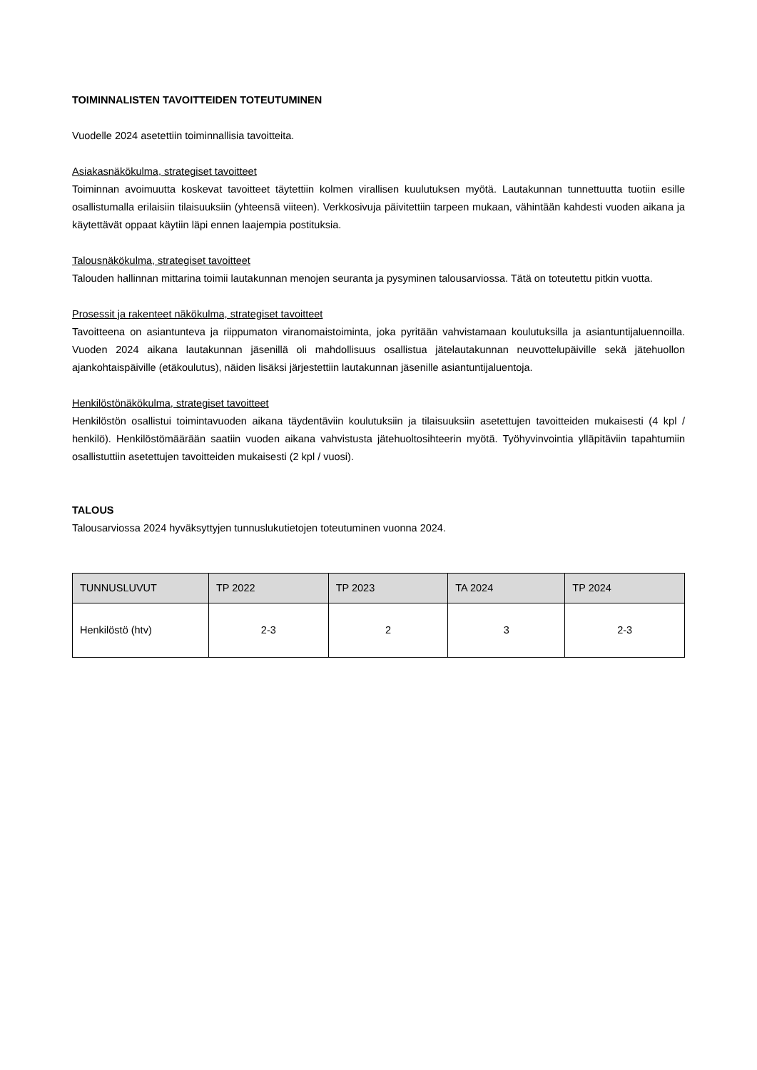TOIMINNALISTEN TAVOITTEIDEN TOTEUTUMINEN
Vuodelle 2024 asetettiin toiminnallisia tavoitteita.
Asiakasnäkökulma, strategiset tavoitteet
Toiminnan avoimuutta koskevat tavoitteet täytettiin kolmen virallisen kuulutuksen myötä. Lautakunnan tunnettuutta tuotiin esille osallistumalla erilaisiin tilaisuuksiin (yhteensä viiteen). Verkkosivuja päivitettiin tarpeen mukaan, vähintään kahdesti vuoden aikana ja käytettävät oppaat käytiin läpi ennen laajempia postituksia.
Talousnäkökulma, strategiset tavoitteet
Talouden hallinnan mittarina toimii lautakunnan menojen seuranta ja pysyminen talousarviossa. Tätä on toteutettu pitkin vuotta.
Prosessit ja rakenteet näkökulma, strategiset tavoitteet
Tavoitteena on asiantunteva ja riippumaton viranomaistoiminta, joka pyritään vahvistamaan koulutuksilla ja asiantuntijaluennoilla. Vuoden 2024 aikana lautakunnan jäsenillä oli mahdollisuus osallistua jätelautakunnan neuvottelupäiville sekä jätehuollon ajankohtaispäiville (etäkoulutus), näiden lisäksi järjestettiin lautakunnan jäsenille asiantuntijaluentoja.
Henkilöstönäkökulma, strategiset tavoitteet
Henkilöstön osallistui toimintavuoden aikana täydentäviin koulutuksiin ja tilaisuuksiin asetettujen tavoitteiden mukaisesti (4 kpl / henkilö). Henkilöstömäärään saatiin vuoden aikana vahvistusta jätehuoltosihteerin myötä. Työhyvinvointia ylläpitäviin tapahtumiin osallistuttiin asetettujen tavoitteiden mukaisesti (2 kpl / vuosi).
TALOUS
Talousarviossa 2024 hyväksyttyjen tunnuslukutietojen toteutuminen vuonna 2024.
| TUNNUSLUVUT | TP 2022 | TP 2023 | TA 2024 | TP 2024 |
| --- | --- | --- | --- | --- |
| Henkilöstö (htv) | 2-3 | 2 | 3 | 2-3 |